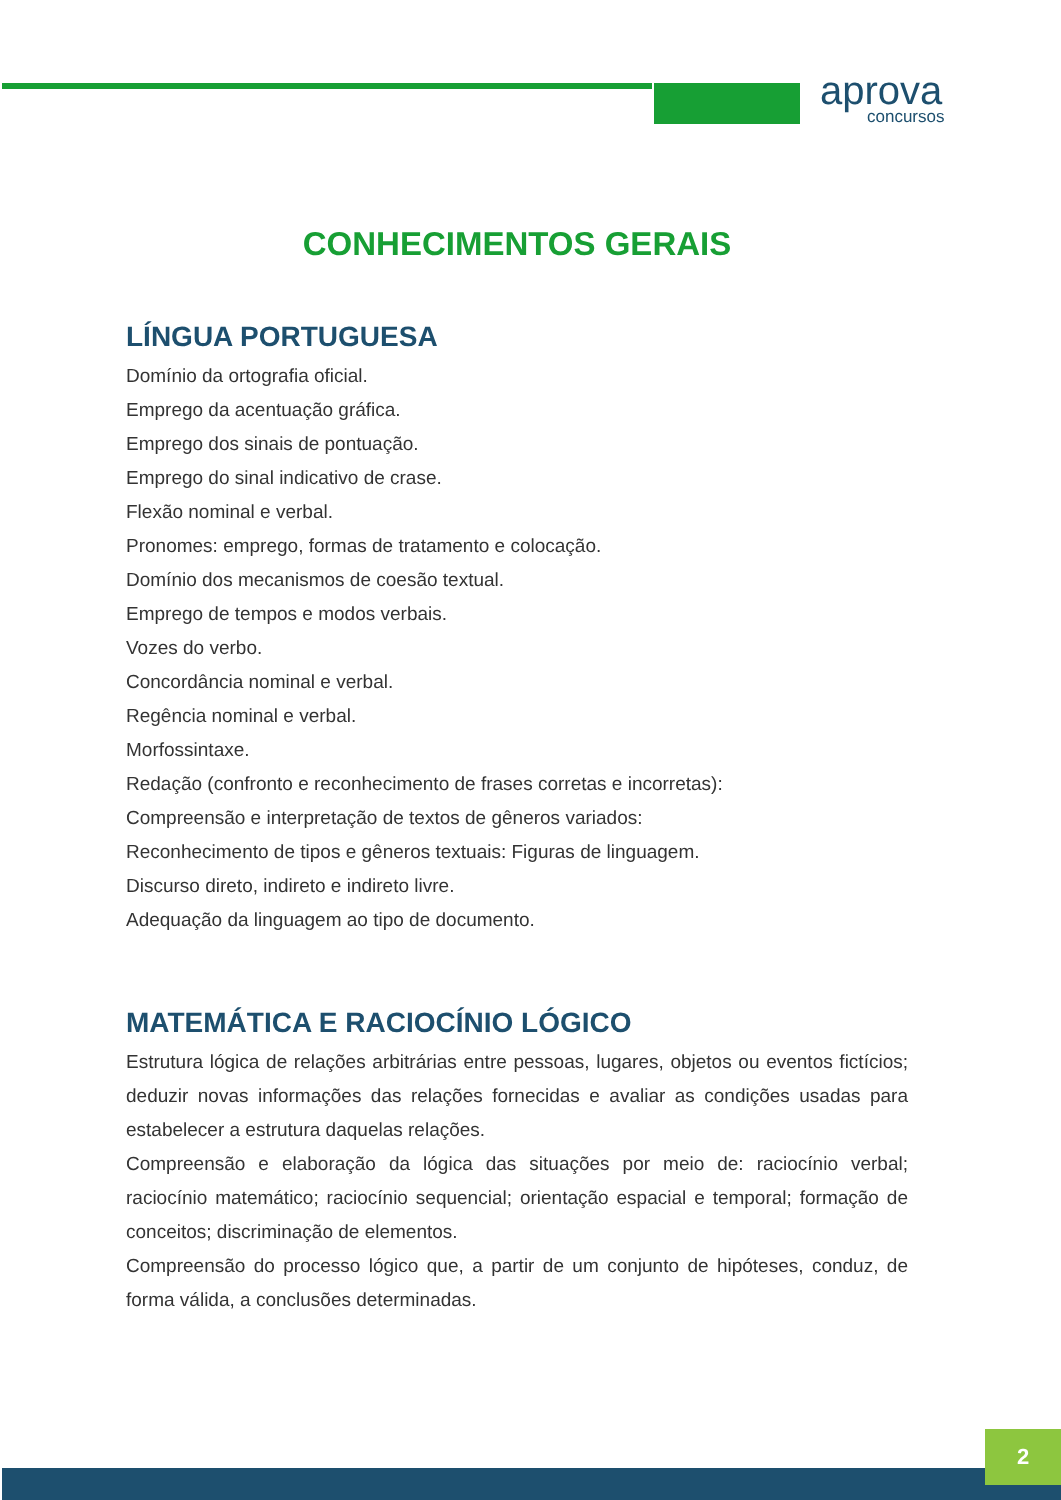aprova
concursos
CONHECIMENTOS GERAIS
LÍNGUA PORTUGUESA
Domínio da ortografia oficial.
Emprego da acentuação gráfica.
Emprego dos sinais de pontuação.
Emprego do sinal indicativo de crase.
Flexão nominal e verbal.
Pronomes: emprego, formas de tratamento e colocação.
Domínio dos mecanismos de coesão textual.
Emprego de tempos e modos verbais.
Vozes do verbo.
Concordância nominal e verbal.
Regência nominal e verbal.
Morfossintaxe.
Redação (confronto e reconhecimento de frases corretas e incorretas):
Compreensão e interpretação de textos de gêneros variados:
Reconhecimento de tipos e gêneros textuais: Figuras de linguagem.
Discurso direto, indireto e indireto livre.
Adequação da linguagem ao tipo de documento.
MATEMÁTICA E RACIOCÍNIO LÓGICO
Estrutura lógica de relações arbitrárias entre pessoas, lugares, objetos ou eventos fictícios; deduzir novas informações das relações fornecidas e avaliar as condições usadas para estabelecer a estrutura daquelas relações.
Compreensão e elaboração da lógica das situações por meio de: raciocínio verbal; raciocínio matemático; raciocínio sequencial; orientação espacial e temporal; formação de conceitos; discriminação de elementos.
Compreensão do processo lógico que, a partir de um conjunto de hipóteses, conduz, de forma válida, a conclusões determinadas.
2